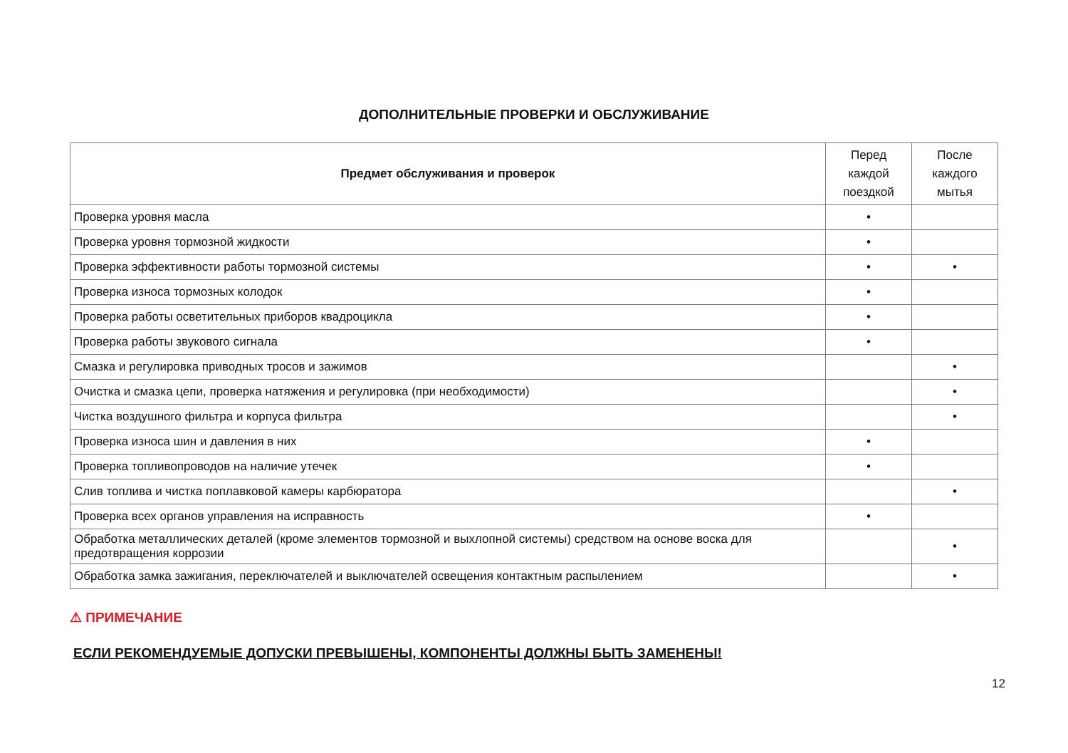ДОПОЛНИТЕЛЬНЫЕ ПРОВЕРКИ И ОБСЛУЖИВАНИЕ
| Предмет обслуживания и проверок | Перед каждой поездкой | После каждого мытья |
| --- | --- | --- |
| Проверка уровня масла | • | |
| Проверка уровня тормозной жидкости | • | |
| Проверка эффективности работы тормозной системы | • | • |
| Проверка износа тормозных колодок | • | |
| Проверка работы осветительных приборов квадроцикла | • | |
| Проверка работы звукового сигнала | • | |
| Смазка и регулировка приводных тросов и зажимов | | • |
| Очистка и смазка цепи, проверка натяжения и регулировка (при необходимости) | | • |
| Чистка воздушного фильтра и корпуса фильтра | | • |
| Проверка износа шин и давления в них | • | |
| Проверка топливопроводов на наличие утечек | • | |
| Слив топлива и чистка поплавковой камеры карбюратора | | • |
| Проверка всех органов управления на исправность | • | |
| Обработка металлических деталей (кроме элементов тормозной и выхлопной системы) средством на основе воска для предотвращения коррозии | | • |
| Обработка замка зажигания, переключателей и выключателей освещения контактным распылением | | • |
⚠ ПРИМЕЧАНИЕ
ЕСЛИ РЕКОМЕНДУЕМЫЕ ДОПУСКИ ПРЕВЫШЕНЫ, КОМПОНЕНТЫ ДОЛЖНЫ БЫТЬ ЗАМЕНЕНЫ!
12